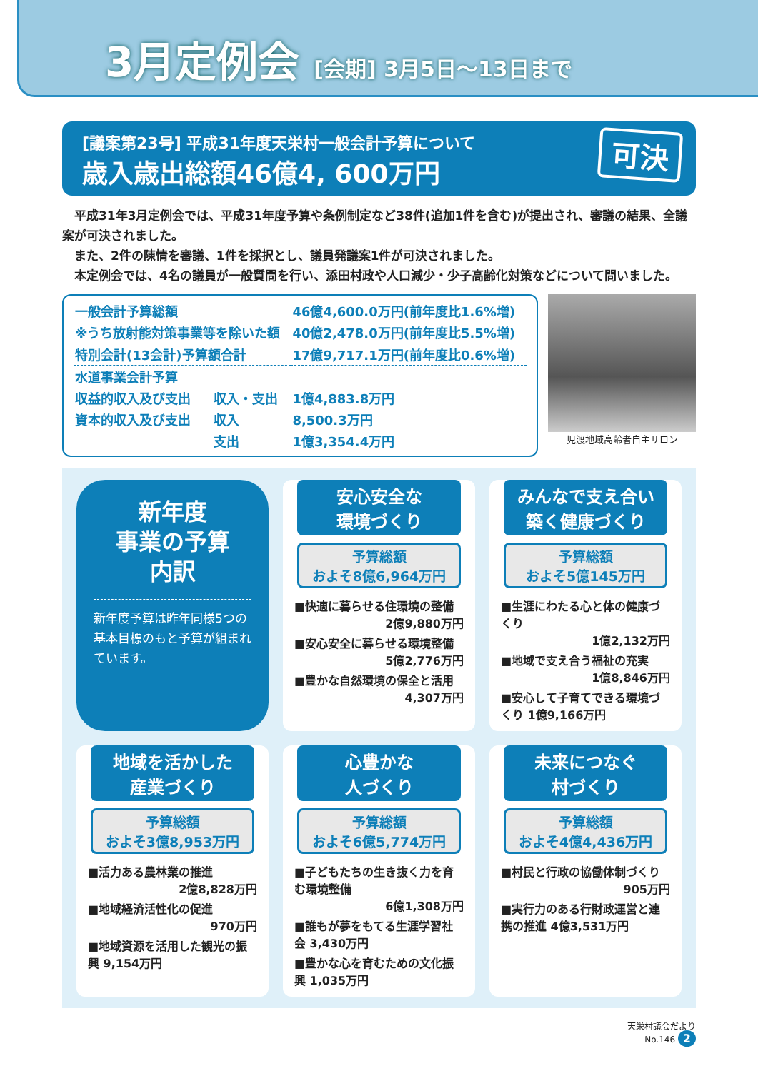3月定例会 [会期] 3月5日～13日まで
[議案第23号] 平成31年度天栄村一般会計予算について
歳入歳出総額46億4, 600万円
可決
平成31年3月定例会では、平成31年度予算や条例制定など38件(追加1件を含む)が提出され、審議の結果、全議案が可決されました。
また、2件の陳情を審議、1件を採択とし、議員発議案1件が可決されました。
本定例会では、4名の議員が一般質問を行い、添田村政や人口減少・少子高齢化対策などについて問いました。
| 一般会計予算総額 | | 46億4,600.0万円(前年度比1.6%増) |
| ※うち放射能対策事業等を除いた額 | | 40億2,478.0万円(前年度比5.5%増) |
| 特別会計(13会計)予算額合計 | | 17億9,717.1万円(前年度比0.6%増) |
| 水道事業会計予算 | | |
| 収益的収入及び支出 | 収入・支出 | 1億4,883.8万円 |
| 資本的収入及び支出 | 収入 | 8,500.3万円 |
| | 支出 | 1億3,354.4万円 |
児渡地域高齢者自主サロン
新年度
事業の予算
内訳
新年度予算は昨年同様5つの基本目標のもと予算が組まれています。
安心安全な
環境づくり
予算総額
およそ8億6,964万円
■快適に暮らせる住環境の整備
2億9,880万円
■安心安全に暮らせる環境整備
5億2,776万円
■豊かな自然環境の保全と活用
4,307万円
みんなで支え合い
築く健康づくり
予算総額
およそ5億145万円
■生涯にわたる心と体の健康づくり
1億2,132万円
■地域で支え合う福祉の充実
1億8,846万円
■安心して子育てできる環境づくり 1億9,166万円
地域を活かした
産業づくり
予算総額
およそ3億8,953万円
■活力ある農林業の推進
2億8,828万円
■地域経済活性化の促進
970万円
■地域資源を活用した観光の振興 9,154万円
心豊かな
人づくり
予算総額
およそ6億5,774万円
■子どもたちの生き抜く力を育む環境整備
6億1,308万円
■誰もが夢をもてる生涯学習社会 3,430万円
■豊かな心を育むための文化振興 1,035万円
未来につなぐ
村づくり
予算総額
およそ4億4,436万円
■村民と行政の協働体制づくり
905万円
■実行力のある行財政運営と連携の推進 4億3,531万円
天栄村議会だより
No.146 2